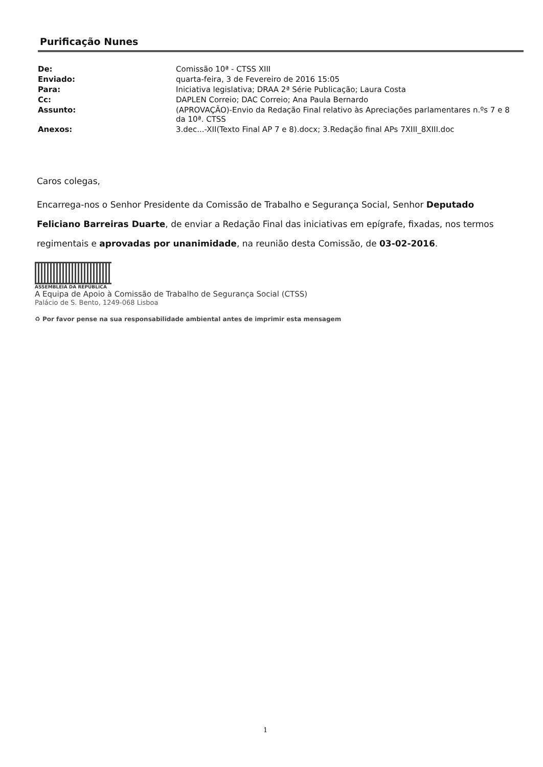Purificação Nunes
| De: | Comissão 10ª - CTSS XIII |
| Enviado: | quarta-feira, 3 de Fevereiro de 2016 15:05 |
| Para: | Iniciativa legislativa; DRAA 2ª Série Publicação; Laura Costa |
| Cc: | DAPLEN Correio; DAC Correio; Ana Paula Bernardo |
| Assunto: | (APROVAÇÃO)-Envio da Redação Final relativo às Apreciações parlamentares n.ºs 7 e 8 da 10ª. CTSS |
| Anexos: | 3.dec...-XII(Texto Final AP 7 e 8).docx; 3.Redação final APs 7XIII_8XIII.doc |
Caros colegas,
Encarrega-nos o Senhor Presidente da Comissão de Trabalho e Segurança Social, Senhor Deputado Feliciano Barreiras Duarte, de enviar a Redação Final das iniciativas em epígrafe, fixadas, nos termos regimentais e aprovadas por unanimidade, na reunião desta Comissão, de 03-02-2016.
ASSEMBLEIA DA REPÚBLICA
A Equipa de Apoio à Comissão de Trabalho de Segurança Social (CTSS)
Palácio de S. Bento, 1249-068 Lisboa
♻ Por favor pense na sua responsabilidade ambiental antes de imprimir esta mensagem
1